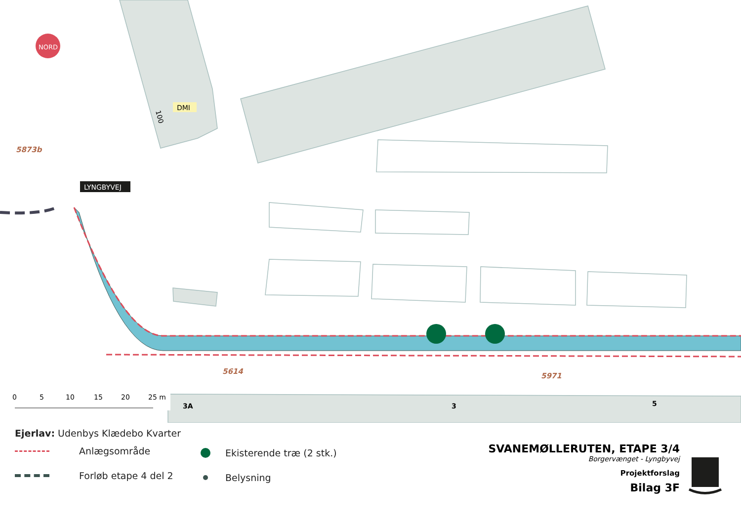NORD
5873b
DMI
100
LYNGBYVEJ
5614
5971
3A
3
5
0
5
10
15
20
25 m
Ejerlav: Udenbys Klædebo Kvarter
Anlægsområde
Forløb etape 4 del 2
Ekisterende træ (2 stk.)
Belysning
SVANEMØLLERUTEN, ETAPE 3/4
Borgervænget - Lyngbyvej
Projektforslag
Bilag 3F